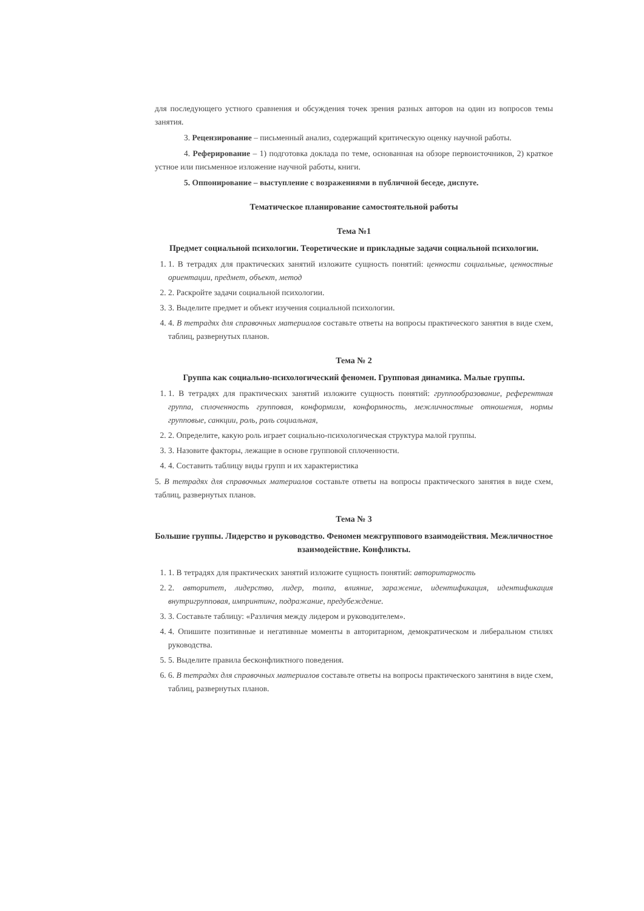для последующего устного сравнения и обсуждения точек зрения разных авторов на один из вопросов темы занятия.
3. Рецензирование – письменный анализ, содержащий критическую оценку научной работы.
4. Реферирование – 1) подготовка доклада по теме, основанная на обзоре первоисточников, 2) краткое устное или письменное изложение научной работы, книги.
5. Оппонирование – выступление с возражениями в публичной беседе, диспуте.
Тематическое планирование самостоятельной работы
Тема №1
Предмет социальной психологии. Теоретические и прикладные задачи социальной психологии.
1. 1. В тетрадях для практических занятий изложите сущность понятий: ценности социальные, ценностные ориентации, предмет, объект, метод
2. 2. Раскройте задачи социальной психологии.
3. 3. Выделите предмет и объект изучения социальной психологии.
4. 4. В тетрадях для справочных материалов составьте ответы на вопросы практического занятия в виде схем, таблиц, развернутых планов.
Тема № 2
Группа как социально-психологический феномен. Групповая динамика. Малые группы.
1. 1. В тетрадях для практических занятий изложите сущность понятий: группообразование, референтная группа, сплоченность групповая, конформизм, конформность, межличностные отношения, нормы групповые, санкции, роль, роль социальная,
2. 2. Определите, какую роль играет социально-психологическая структура малой группы.
3. 3. Назовите факторы, лежащие в основе групповой сплоченности.
4. 4. Составить таблицу виды групп и их характеристика
5. В тетрадях для справочных материалов составьте ответы на вопросы практического занятия в виде схем, таблиц, развернутых планов.
Тема № 3
Большие группы. Лидерство и руководство. Феномен межгруппового взаимодействия. Межличностное взаимодействие. Конфликты.
1. 1. В тетрадях для практических занятий изложите сущность понятий: авторитарность
2. 2. авторитет, лидерство, лидер, толпа, влияние, заражение, идентификация, идентификация внутригрупповая, импринтинг, подражание, предубеждение.
3. 3. Составьте таблицу: «Различия между лидером и руководителем».
4. 4. Опишите позитивные и негативные моменты в авторитарном, демократическом и либеральном стилях руководства.
5. 5. Выделите правила бесконфликтного поведения.
6. 6. В тетрадях для справочных материалов составьте ответы на вопросы практического занятиня в виде схем, таблиц, развернутых планов.